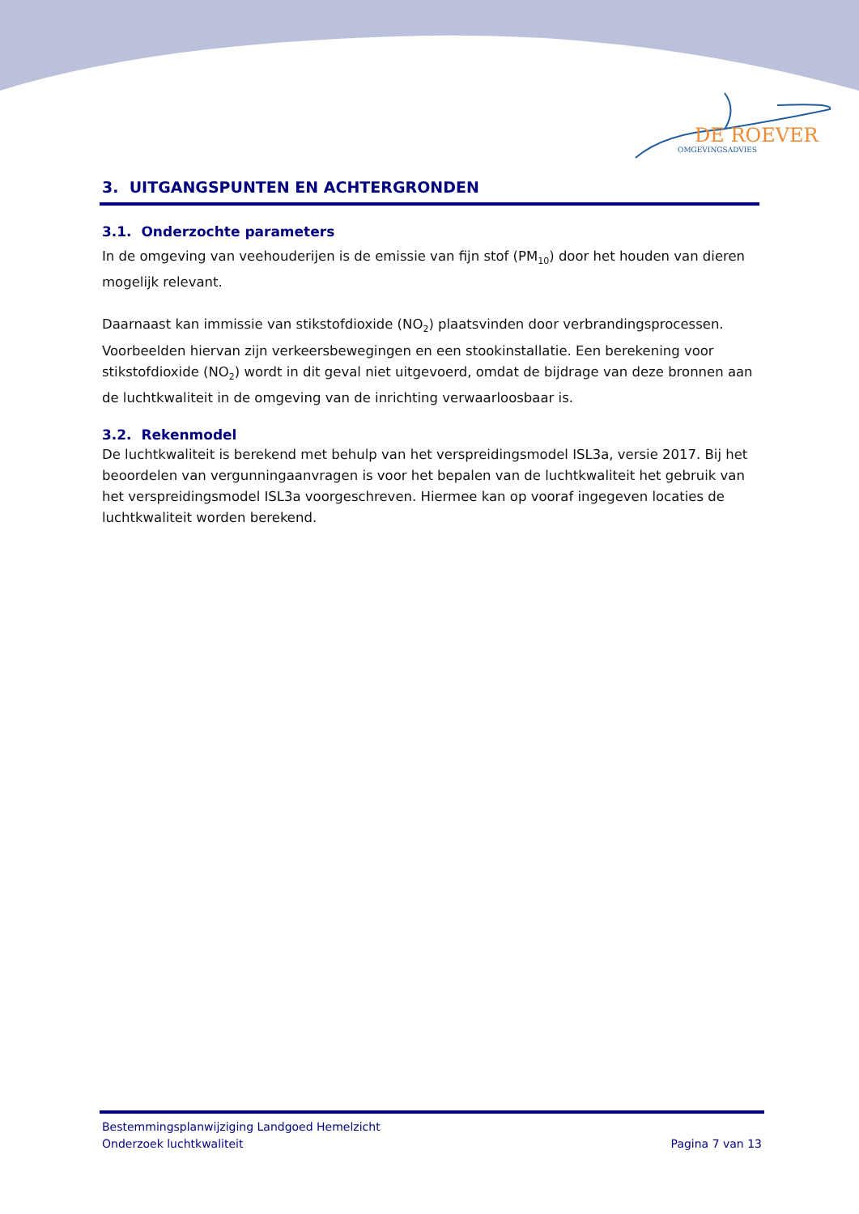DE ROEVER
OMGEVINGSADVIES
3. UITGANGSPUNTEN EN ACHTERGRONDEN
3.1. Onderzochte parameters
In de omgeving van veehouderijen is de emissie van fijn stof (PM<sub>10</sub>) door het houden van dieren mogelijk relevant.
Daarnaast kan immissie van stikstofdioxide (NO<sub>2</sub>) plaatsvinden door verbrandingsprocessen. Voorbeelden hiervan zijn verkeersbewegingen en een stookinstallatie. Een berekening voor stikstofdioxide (NO<sub>2</sub>) wordt in dit geval niet uitgevoerd, omdat de bijdrage van deze bronnen aan de luchtkwaliteit in de omgeving van de inrichting verwaarloosbaar is.
3.2. Rekenmodel
De luchtkwaliteit is berekend met behulp van het verspreidingsmodel ISL3a, versie 2017. Bij het beoordelen van vergunningaanvragen is voor het bepalen van de luchtkwaliteit het gebruik van het verspreidingsmodel ISL3a voorgeschreven. Hiermee kan op vooraf ingegeven locaties de luchtkwaliteit worden berekend.
Bestemmingsplanwijziging Landgoed Hemelzicht
Onderzoek luchtkwaliteit Pagina 7 van 13